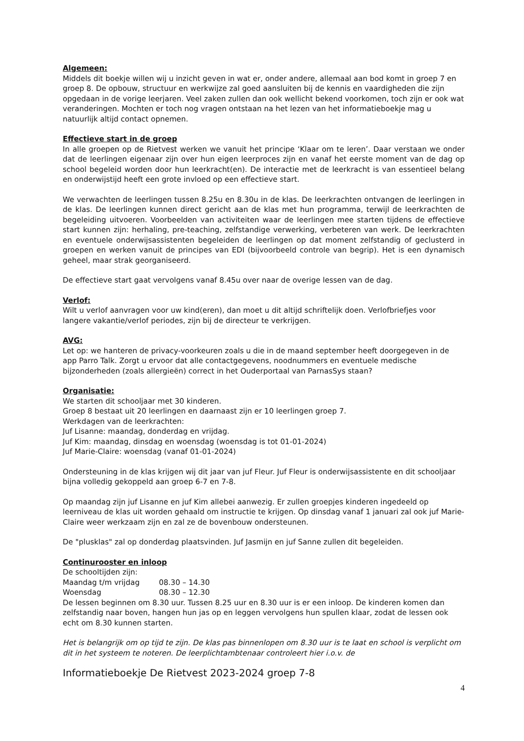Algemeen:
Middels dit boekje willen wij u inzicht geven in wat er, onder andere, allemaal aan bod komt in groep 7 en groep 8. De opbouw, structuur en werkwijze zal goed aansluiten bij de kennis en vaardigheden die zijn opgedaan in de vorige leerjaren. Veel zaken zullen dan ook wellicht bekend voorkomen, toch zijn er ook wat veranderingen. Mochten er toch nog vragen ontstaan na het lezen van het informatieboekje mag u natuurlijk altijd contact opnemen.
Effectieve start in de groep
In alle groepen op de Rietvest werken we vanuit het principe ‘Klaar om te leren’. Daar verstaan we onder dat de leerlingen eigenaar zijn over hun eigen leerproces zijn en vanaf het eerste moment van de dag op school begeleid worden door hun leerkracht(en). De interactie met de leerkracht is van essentieel belang en onderwijstijd heeft een grote invloed op een effectieve start.
We verwachten de leerlingen tussen 8.25u en 8.30u in de klas. De leerkrachten ontvangen de leerlingen in de klas. De leerlingen kunnen direct gericht aan de klas met hun programma, terwijl de leerkrachten de begeleiding uitvoeren. Voorbeelden van activiteiten waar de leerlingen mee starten tijdens de effectieve start kunnen zijn: herhaling, pre-teaching, zelfstandige verwerking, verbeteren van werk. De leerkrachten en eventuele onderwijsassistenten begeleiden de leerlingen op dat moment zelfstandig of geclusterd in groepen en werken vanuit de principes van EDI (bijvoorbeeld controle van begrip). Het is een dynamisch geheel, maar strak georganiseerd.
De effectieve start gaat vervolgens vanaf 8.45u over naar de overige lessen van de dag.
Verlof:
Wilt u verlof aanvragen voor uw kind(eren), dan moet u dit altijd schriftelijk doen. Verlofbriefjes voor langere vakantie/verlof periodes, zijn bij de directeur te verkrijgen.
AVG:
Let op: we hanteren de privacy-voorkeuren zoals u die in de maand september heeft doorgegeven in de app Parro Talk. Zorgt u ervoor dat alle contactgegevens, noodnummers en eventuele medische bijzonderheden (zoals allergieën) correct in het Ouderportaal van ParnasSys staan?
Organisatie:
We starten dit schooljaar met 30 kinderen.
Groep 8 bestaat uit 20 leerlingen en daarnaast zijn er 10 leerlingen groep 7.
Werkdagen van de leerkrachten:
Juf Lisanne: maandag, donderdag en vrijdag.
Juf Kim: maandag, dinsdag en woensdag (woensdag is tot 01-01-2024)
Juf Marie-Claire: woensdag (vanaf 01-01-2024)
Ondersteuning in de klas krijgen wij dit jaar van juf Fleur. Juf Fleur is onderwijsassistente en dit schooljaar bijna volledig gekoppeld aan groep 6-7 en 7-8.
Op maandag zijn juf Lisanne en juf Kim allebei aanwezig. Er zullen groepjes kinderen ingedeeld op leerniveau de klas uit worden gehaald om instructie te krijgen. Op dinsdag vanaf 1 januari zal ook juf Marie-Claire weer werkzaam zijn en zal ze de bovenbouw ondersteunen.
De "plusklas" zal op donderdag plaatsvinden. Juf Jasmijn en juf Sanne zullen dit begeleiden.
Continurooster en inloop
De schooltijden zijn:
Maandag t/m vrijdag 08.30 – 14.30
Woensdag 08.30 – 12.30
De lessen beginnen om 8.30 uur. Tussen 8.25 uur en 8.30 uur is er een inloop. De kinderen komen dan zelfstandig naar boven, hangen hun jas op en leggen vervolgens hun spullen klaar, zodat de lessen ook echt om 8.30 kunnen starten.
Het is belangrijk om op tijd te zijn. De klas pas binnenlopen om 8.30 uur is te laat en school is verplicht om dit in het systeem te noteren. De leerplichtambtenaar controleert hier i.o.v. de
Informatieboekje De Rietvest 2023-2024 groep 7-8
4